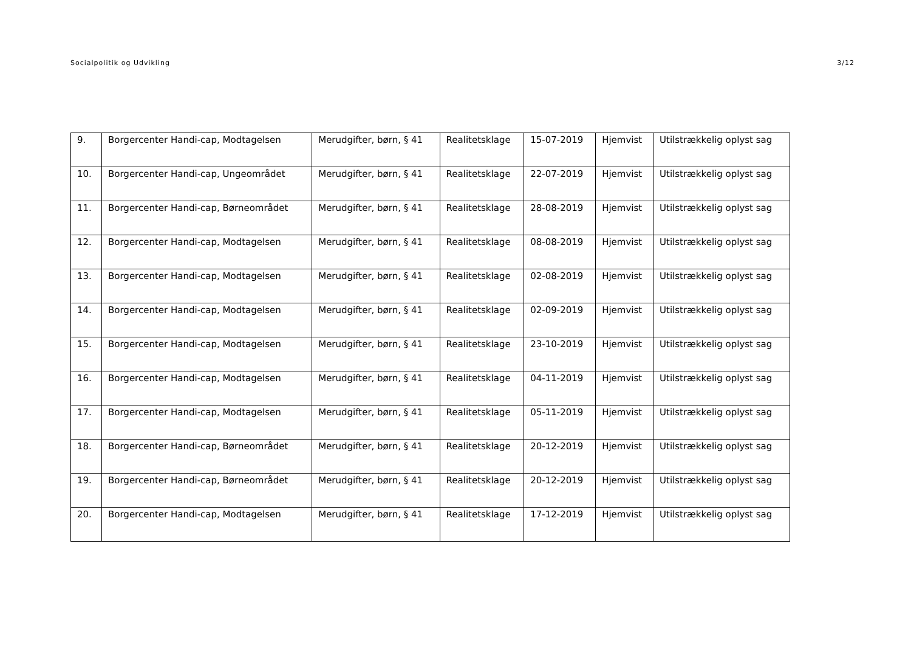Socialpolitik og Udvikling 3/12
| 9. | Borgercenter Handi-cap, Modtagelsen | Merudgifter, børn, § 41 | Realitetsklage | 15-07-2019 | Hjemvist | Utilstrækkelig oplyst sag |
| 10. | Borgercenter Handi-cap, Ungeområdet | Merudgifter, børn, § 41 | Realitetsklage | 22-07-2019 | Hjemvist | Utilstrækkelig oplyst sag |
| 11. | Borgercenter Handi-cap, Børneområdet | Merudgifter, børn, § 41 | Realitetsklage | 28-08-2019 | Hjemvist | Utilstrækkelig oplyst sag |
| 12. | Borgercenter Handi-cap, Modtagelsen | Merudgifter, børn, § 41 | Realitetsklage | 08-08-2019 | Hjemvist | Utilstrækkelig oplyst sag |
| 13. | Borgercenter Handi-cap, Modtagelsen | Merudgifter, børn, § 41 | Realitetsklage | 02-08-2019 | Hjemvist | Utilstrækkelig oplyst sag |
| 14. | Borgercenter Handi-cap, Modtagelsen | Merudgifter, børn, § 41 | Realitetsklage | 02-09-2019 | Hjemvist | Utilstrækkelig oplyst sag |
| 15. | Borgercenter Handi-cap, Modtagelsen | Merudgifter, børn, § 41 | Realitetsklage | 23-10-2019 | Hjemvist | Utilstrækkelig oplyst sag |
| 16. | Borgercenter Handi-cap, Modtagelsen | Merudgifter, børn, § 41 | Realitetsklage | 04-11-2019 | Hjemvist | Utilstrækkelig oplyst sag |
| 17. | Borgercenter Handi-cap, Modtagelsen | Merudgifter, børn, § 41 | Realitetsklage | 05-11-2019 | Hjemvist | Utilstrækkelig oplyst sag |
| 18. | Borgercenter Handi-cap, Børneområdet | Merudgifter, børn, § 41 | Realitetsklage | 20-12-2019 | Hjemvist | Utilstrækkelig oplyst sag |
| 19. | Borgercenter Handi-cap, Børneområdet | Merudgifter, børn, § 41 | Realitetsklage | 20-12-2019 | Hjemvist | Utilstrækkelig oplyst sag |
| 20. | Borgercenter Handi-cap, Modtagelsen | Merudgifter, børn, § 41 | Realitetsklage | 17-12-2019 | Hjemvist | Utilstrækkelig oplyst sag |